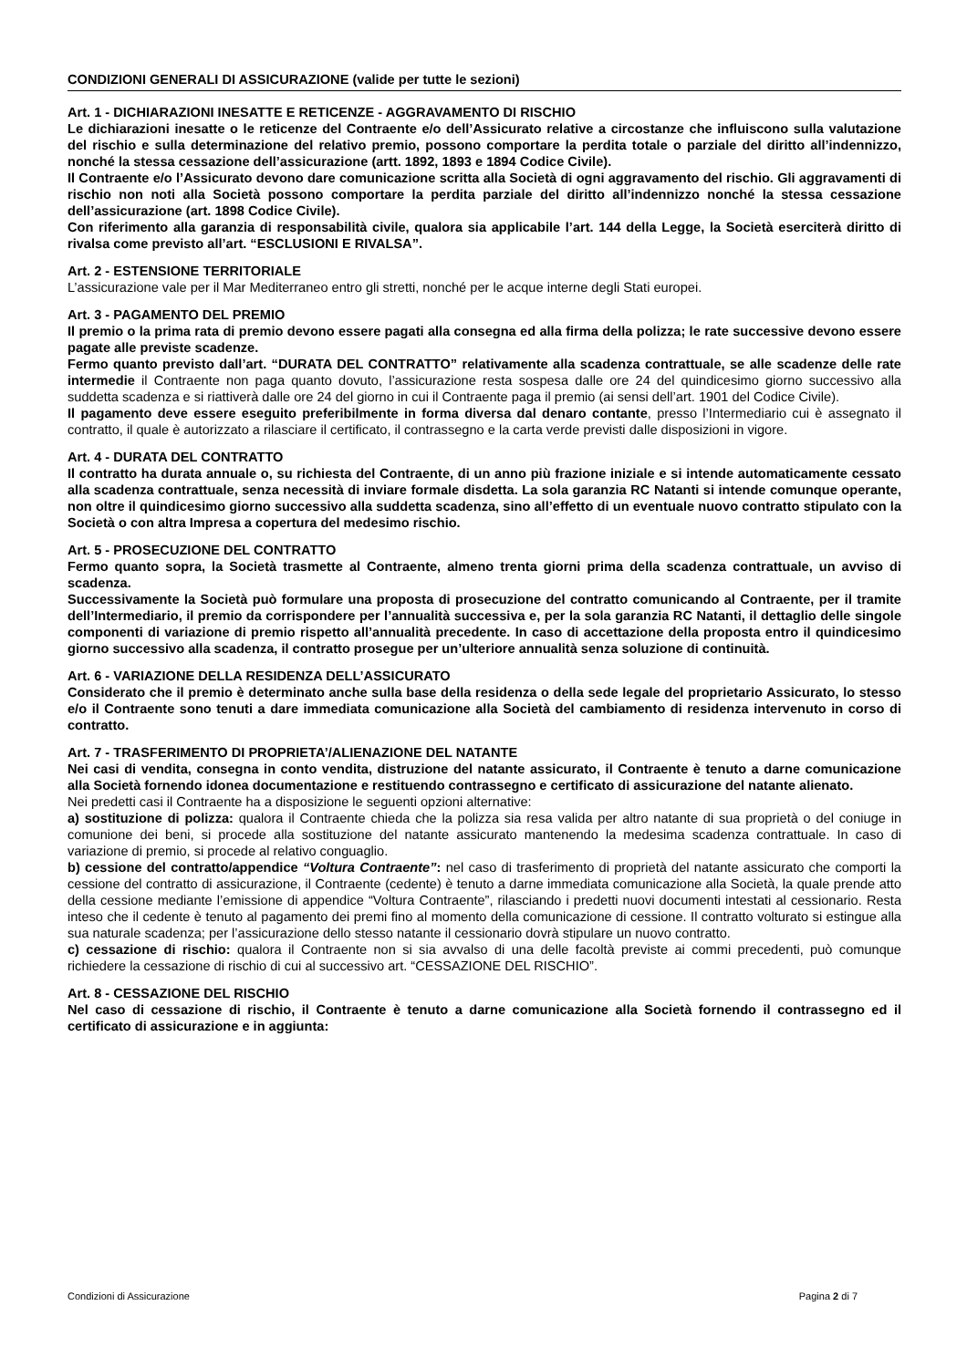CONDIZIONI GENERALI DI ASSICURAZIONE (valide per tutte le sezioni)
Art. 1 - DICHIARAZIONI INESATTE E RETICENZE - AGGRAVAMENTO DI RISCHIO
Le dichiarazioni inesatte o le reticenze del Contraente e/o dell’Assicurato relative a circostanze che influiscono sulla valutazione del rischio e sulla determinazione del relativo premio, possono comportare la perdita totale o parziale del diritto all’indennizzo, nonché la stessa cessazione dell’assicurazione (artt. 1892, 1893 e 1894 Codice Civile).
Il Contraente e/o l’Assicurato devono dare comunicazione scritta alla Società di ogni aggravamento del rischio. Gli aggravamenti di rischio non noti alla Società possono comportare la perdita parziale del diritto all’indennizzo nonché la stessa cessazione dell’assicurazione (art. 1898 Codice Civile).
Con riferimento alla garanzia di responsabilità civile, qualora sia applicabile l’art. 144 della Legge, la Società eserciterà diritto di rivalsa come previsto all’art. “ESCLUSIONI E RIVALSA”.
Art. 2 - ESTENSIONE TERRITORIALE
L’assicurazione vale per il Mar Mediterraneo entro gli stretti, nonché per le acque interne degli Stati europei.
Art. 3 - PAGAMENTO DEL PREMIO
Il premio o la prima rata di premio devono essere pagati alla consegna ed alla firma della polizza; le rate successive devono essere pagate alle previste scadenze.
Fermo quanto previsto dall’art. “DURATA DEL CONTRATTO” relativamente alla scadenza contrattuale, se alle scadenze delle rate intermedie il Contraente non paga quanto dovuto, l’assicurazione resta sospesa dalle ore 24 del quindicesimo giorno successivo alla suddetta scadenza e si riattiverà dalle ore 24 del giorno in cui il Contraente paga il premio (ai sensi dell’art. 1901 del Codice Civile).
Il pagamento deve essere eseguito preferibilmente in forma diversa dal denaro contante, presso l’Intermediario cui è assegnato il contratto, il quale è autorizzato a rilasciare il certificato, il contrassegno e la carta verde previsti dalle disposizioni in vigore.
Art. 4 - DURATA DEL CONTRATTO
Il contratto ha durata annuale o, su richiesta del Contraente, di un anno più frazione iniziale e si intende automaticamente cessato alla scadenza contrattuale, senza necessità di inviare formale disdetta. La sola garanzia RC Natanti si intende comunque operante, non oltre il quindicesimo giorno successivo alla suddetta scadenza, sino all’effetto di un eventuale nuovo contratto stipulato con la Società o con altra Impresa a copertura del medesimo rischio.
Art. 5 - PROSECUZIONE DEL CONTRATTO
Fermo quanto sopra, la Società trasmette al Contraente, almeno trenta giorni prima della scadenza contrattuale, un avviso di scadenza.
Successivamente la Società può formulare una proposta di prosecuzione del contratto comunicando al Contraente, per il tramite dell’Intermediario, il premio da corrispondere per l’annualità successiva e, per la sola garanzia RC Natanti, il dettaglio delle singole componenti di variazione di premio rispetto all’annualità precedente. In caso di accettazione della proposta entro il quindicesimo giorno successivo alla scadenza, il contratto prosegue per un’ulteriore annualità senza soluzione di continuità.
Art. 6 - VARIAZIONE DELLA RESIDENZA DELL’ASSICURATO
Considerato che il premio è determinato anche sulla base della residenza o della sede legale del proprietario Assicurato, lo stesso e/o il Contraente sono tenuti a dare immediata comunicazione alla Società del cambiamento di residenza intervenuto in corso di contratto.
Art. 7 - TRASFERIMENTO DI PROPRIETA’/ALIENAZIONE DEL NATANTE
Nei casi di vendita, consegna in conto vendita, distruzione del natante assicurato, il Contraente è tenuto a darne comunicazione alla Società fornendo idonea documentazione e restituendo contrassegno e certificato di assicurazione del natante alienato.
Nei predetti casi il Contraente ha a disposizione le seguenti opzioni alternative:
a) sostituzione di polizza: qualora il Contraente chieda che la polizza sia resa valida per altro natante di sua proprietà o del coniuge in comunione dei beni, si procede alla sostituzione del natante assicurato mantenendo la medesima scadenza contrattuale. In caso di variazione di premio, si procede al relativo conguaglio.
b) cessione del contratto/appendice “Voltura Contraente”: nel caso di trasferimento di proprietà del natante assicurato che comporti la cessione del contratto di assicurazione, il Contraente (cedente) è tenuto a darne immediata comunicazione alla Società, la quale prende atto della cessione mediante l’emissione di appendice “Voltura Contraente”, rilasciando i predetti nuovi documenti intestati al cessionario. Resta inteso che il cedente è tenuto al pagamento dei premi fino al momento della comunicazione di cessione. Il contratto volturato si estingue alla sua naturale scadenza; per l’assicurazione dello stesso natante il cessionario dovrà stipulare un nuovo contratto.
c) cessazione di rischio: qualora il Contraente non si sia avvalso di una delle facoltà previste ai commi precedenti, può comunque richiedere la cessazione di rischio di cui al successivo art. “CESSAZIONE DEL RISCHIO”.
Art. 8 - CESSAZIONE DEL RISCHIO
Nel caso di cessazione di rischio, il Contraente è tenuto a darne comunicazione alla Società fornendo il contrassegno ed il certificato di assicurazione e in aggiunta:
Condizioni di Assicurazione Pagina 2 di 7